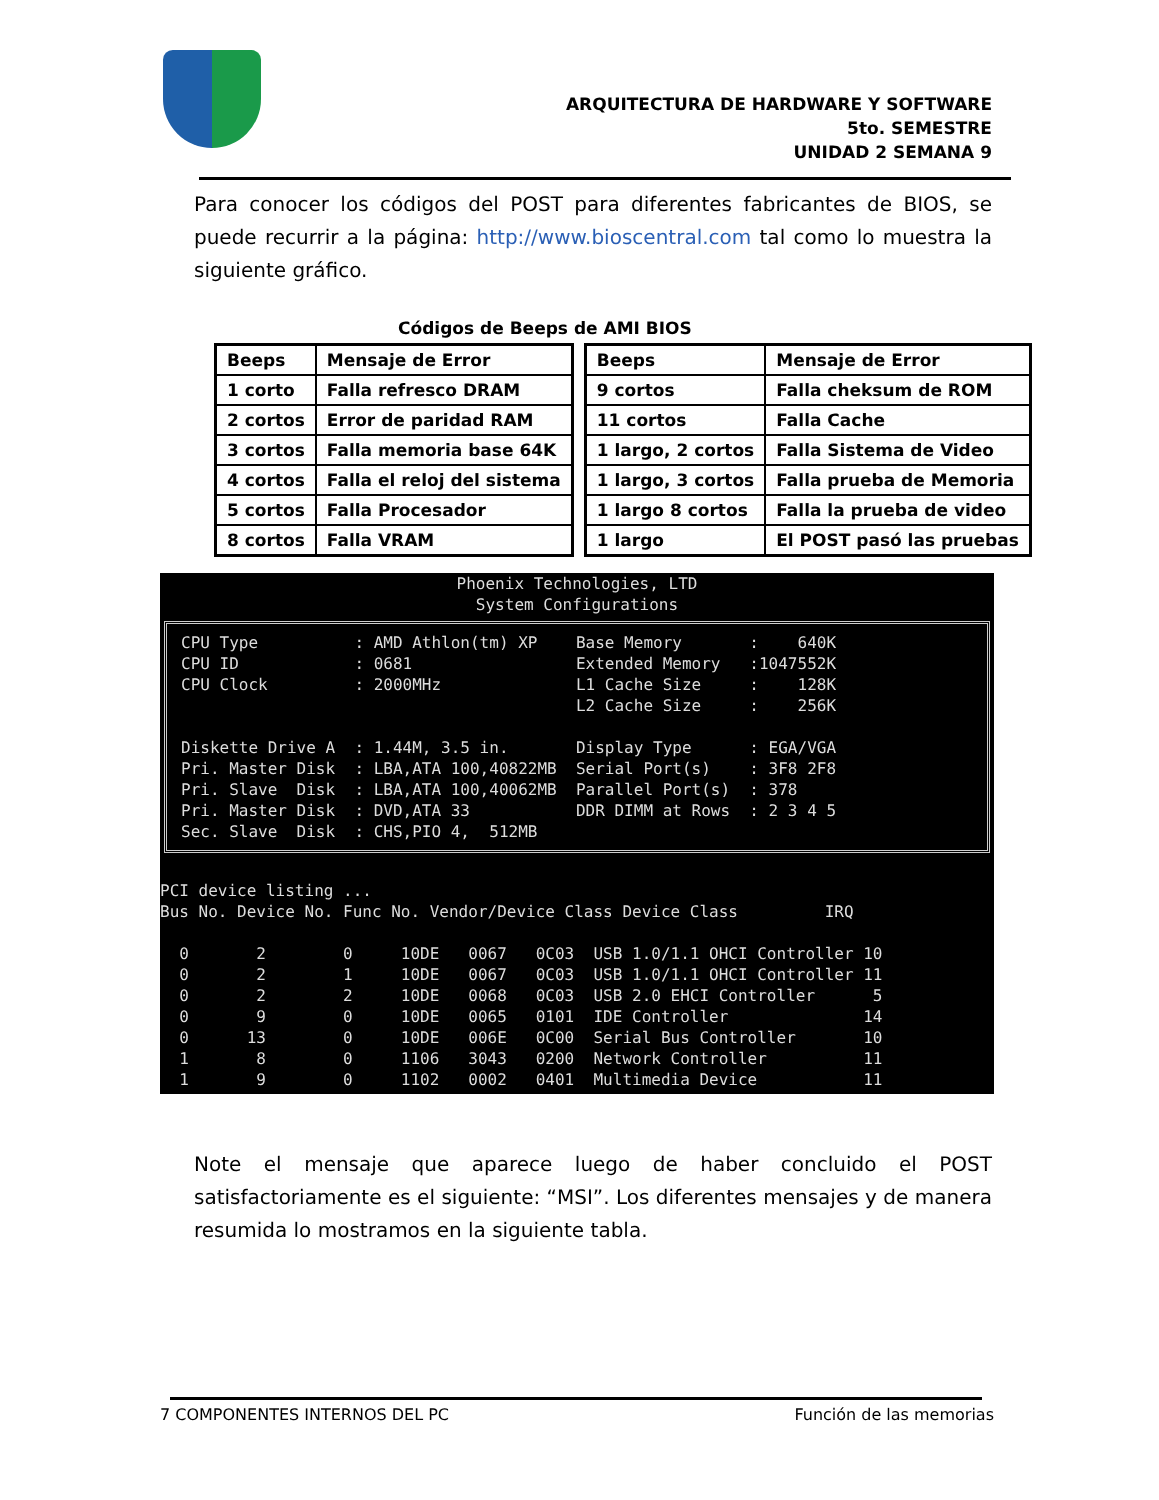ARQUITECTURA DE HARDWARE Y SOFTWARE
5to. SEMESTRE
UNIDAD 2 SEMANA 9
Para conocer los códigos del POST para diferentes fabricantes de BIOS, se puede recurrir a la página: http://www.bioscentral.com tal como lo muestra la siguiente gráfico.
Códigos de Beeps de AMI BIOS
| Beeps | Mensaje de Error |
| --- | --- |
| 1 corto | Falla refresco DRAM |
| 2 cortos | Error de paridad RAM |
| 3 cortos | Falla memoria base 64K |
| 4 cortos | Falla el reloj del sistema |
| 5 cortos | Falla Procesador |
| 8 cortos | Falla VRAM |
| Beeps | Mensaje de Error |
| --- | --- |
| 9 cortos | Falla cheksum de ROM |
| 11 cortos | Falla Cache |
| 1 largo, 2 cortos | Falla Sistema de Video |
| 1 largo, 3 cortos | Falla prueba de Memoria |
| 1 largo 8 cortos | Falla la prueba de video |
| 1 largo | El POST pasó las pruebas |
Phoenix Technologies, LTD System Configurations
CPU Type : AMD Athlon(tm) XP Base Memory : 640K CPU ID : 0681 Extended Memory :1047552K CPU Clock : 2000MHz L1 Cache Size : 128K L2 Cache Size : 256K Diskette Drive A : 1.44M, 3.5 in. Display Type : EGA/VGA Pri. Master Disk : LBA,ATA 100,40822MB Serial Port(s) : 3F8 2F8 Pri. Slave Disk : LBA,ATA 100,40062MB Parallel Port(s) : 378 Pri. Master Disk : DVD,ATA 33 DDR DIMM at Rows : 2 3 4 5 Sec. Slave Disk : CHS,PIO 4, 512MB
PCI device listing ... Bus No. Device No. Func No. Vendor/Device Class Device Class IRQ 0 2 0 10DE 0067 0C03 USB 1.0/1.1 OHCI Controller 10 0 2 1 10DE 0067 0C03 USB 1.0/1.1 OHCI Controller 11 0 2 2 10DE 0068 0C03 USB 2.0 EHCI Controller 5 0 9 0 10DE 0065 0101 IDE Controller 14 0 13 0 10DE 006E 0C00 Serial Bus Controller 10 1 8 0 1106 3043 0200 Network Controller 11 1 9 0 1102 0002 0401 Multimedia Device 11
Note el mensaje que aparece luego de haber concluido el POST satisfactoriamente es el siguiente: “MSI”. Los diferentes mensajes y de manera resumida lo mostramos en la siguiente tabla.
7 COMPONENTES INTERNOS DEL PC Función de las memorias